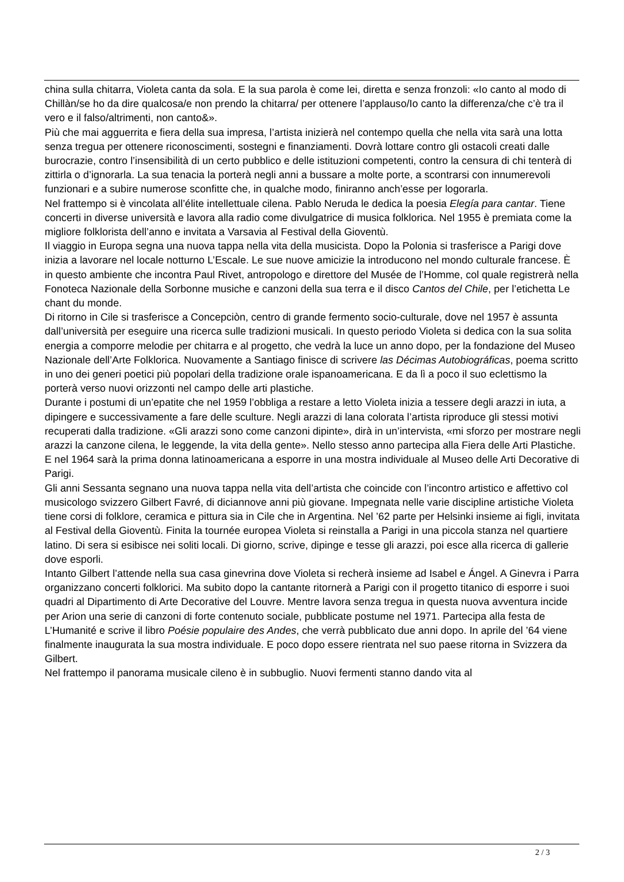china sulla chitarra, Violeta canta da sola. E la sua parola è come lei, diretta e senza fronzoli: «Io canto al modo di Chillàn/se ho da dire qualcosa/e non prendo la chitarra/ per ottenere l’applauso/Io canto la differenza/che c’è tra il vero e il falso/altrimenti, non canto&».
Più che mai agguerrita e fiera della sua impresa, l’artista inizierà nel contempo quella che nella vita sarà una lotta senza tregua per ottenere riconoscimenti, sostegni e finanziamenti. Dovrà lottare contro gli ostacoli creati dalle burocrazie, contro l’insensibilità di un certo pubblico e delle istituzioni competenti, contro la censura di chi tenterà di zittirla o d’ignorarla. La sua tenacia la porterà negli anni a bussare a molte porte, a scontrarsi con innumerevoli funzionari e a subire numerose sconfitte che, in qualche modo, finiranno anch’esse per logorarla.
Nel frattempo si è vincolata all’élite intellettuale cilena. Pablo Neruda le dedica la poesia Elegía para cantar. Tiene concerti in diverse università e lavora alla radio come divulgatrice di musica folklorica. Nel 1955 è premiata come la migliore folklorista dell’anno e invitata a Varsavia al Festival della Gioventù.
Il viaggio in Europa segna una nuova tappa nella vita della musicista. Dopo la Polonia si trasferisce a Parigi dove inizia a lavorare nel locale notturno L’Escale. Le sue nuove amicizie la introducono nel mondo culturale francese. È in questo ambiente che incontra Paul Rivet, antropologo e direttore del Musée de l’Homme, col quale registrerà nella Fonoteca Nazionale della Sorbonne musiche e canzoni della sua terra e il disco Cantos del Chile, per l’etichetta Le chant du monde.
Di ritorno in Cile si trasferisce a Concepciòn, centro di grande fermento socio-culturale, dove nel 1957 è assunta dall’università per eseguire una ricerca sulle tradizioni musicali. In questo periodo Violeta si dedica con la sua solita energia a comporre melodie per chitarra e al progetto, che vedrà la luce un anno dopo, per la fondazione del Museo Nazionale dell’Arte Folklorica. Nuovamente a Santiago finisce di scrivere las Décimas Autobiográficas, poema scritto in uno dei generi poetici più popolari della tradizione orale ispanoamericana. E da lì a poco il suo eclettismo la porterà verso nuovi orizzonti nel campo delle arti plastiche.
Durante i postumi di un’epatite che nel 1959 l’obbliga a restare a letto Violeta inizia a tessere degli arazzi in iuta, a dipingere e successivamente a fare delle sculture. Negli arazzi di lana colorata l’artista riproduce gli stessi motivi recuperati dalla tradizione. «Gli arazzi sono come canzoni dipinte», dirà in un’intervista, «mi sforzo per mostrare negli arazzi la canzone cilena, le leggende, la vita della gente». Nello stesso anno partecipa alla Fiera delle Arti Plastiche. E nel 1964 sarà la prima donna latinoamericana a esporre in una mostra individuale al Museo delle Arti Decorative di Parigi.
Gli anni Sessanta segnano una nuova tappa nella vita dell’artista che coincide con l’incontro artistico e affettivo col musicologo svizzero Gilbert Favré, di diciannove anni più giovane. Impegnata nelle varie discipline artistiche Violeta tiene corsi di folklore, ceramica e pittura sia in Cile che in Argentina. Nel ’62 parte per Helsinki insieme ai figli, invitata al Festival della Gioventù. Finita la tournée europea Violeta si reinstalla a Parigi in una piccola stanza nel quartiere latino. Di sera si esibisce nei soliti locali. Di giorno, scrive, dipinge e tesse gli arazzi, poi esce alla ricerca di gallerie dove esporli.
Intanto Gilbert l’attende nella sua casa ginevrina dove Violeta si recherà insieme ad Isabel e Ángel. A Ginevra i Parra organizzano concerti folklorici. Ma subito dopo la cantante ritornerà a Parigi con il progetto titanico di esporre i suoi quadri al Dipartimento di Arte Decorative del Louvre. Mentre lavora senza tregua in questa nuova avventura incide per Arion una serie di canzoni di forte contenuto sociale, pubblicate postume nel 1971. Partecipa alla festa de L’Humanité e scrive il libro Poésie populaire des Andes, che verrà pubblicato due anni dopo. In aprile del ’64 viene finalmente inaugurata la sua mostra individuale. E poco dopo essere rientrata nel suo paese ritorna in Svizzera da Gilbert.
Nel frattempo il panorama musicale cileno è in subbuglio. Nuovi fermenti stanno dando vita al
2 / 3